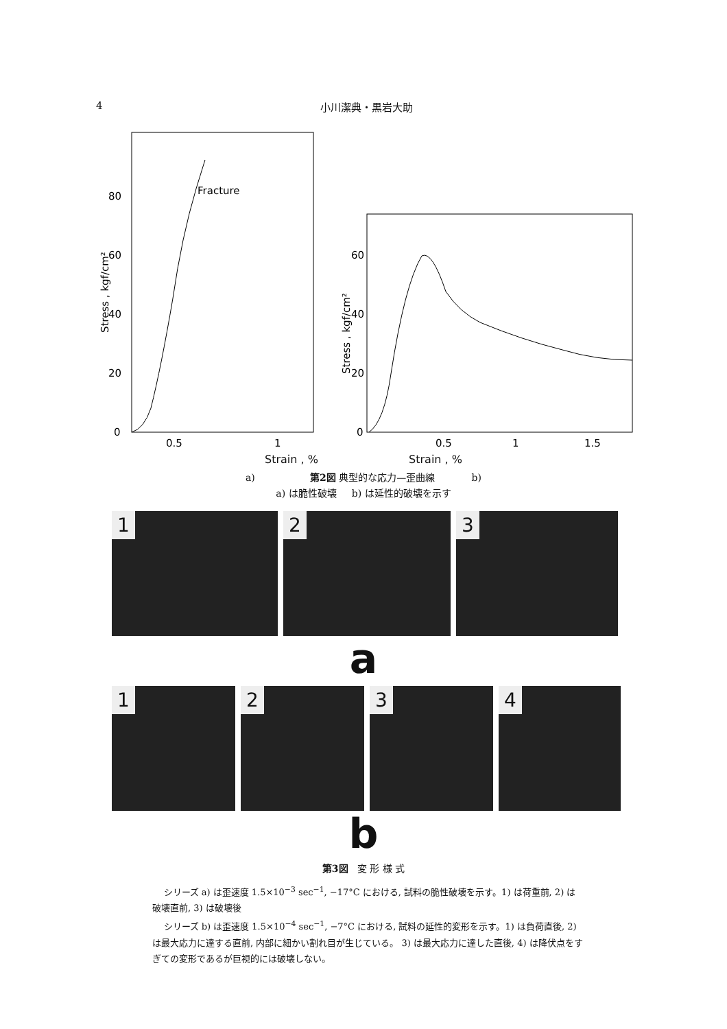4 小川潔典・黒岩大助
Fracture
0
20
40
60
80
0.5
1
Stress , kgf/cm²
0
20
40
60
0.5
1
1.5
Stress , kgf/cm²
Strain , % Strain , %
a) 第2図 典型的な応力—歪曲線 b)
a) は脆性破壊 b) は延性的破壊を示す
1 2 3
a
1 2 3 4
b
第3図 変 形 様 式
シリーズ a) は歪速度 1.5×10<sup>−3</sup> sec<sup>−1</sup>, −17°C における, 試料の脆性破壊を示す。1) は荷重前, 2) は破壊直前, 3) は破壊後
シリーズ b) は歪速度 1.5×10<sup>−4</sup> sec<sup>−1</sup>, −7°C における, 試料の延性的変形を示す。1) は負荷直後, 2) は最大応力に達する直前, 内部に細かい割れ目が生じている。 3) は最大応力に達した直後, 4) は降伏点をすぎての変形であるが巨視的には破壊しない。